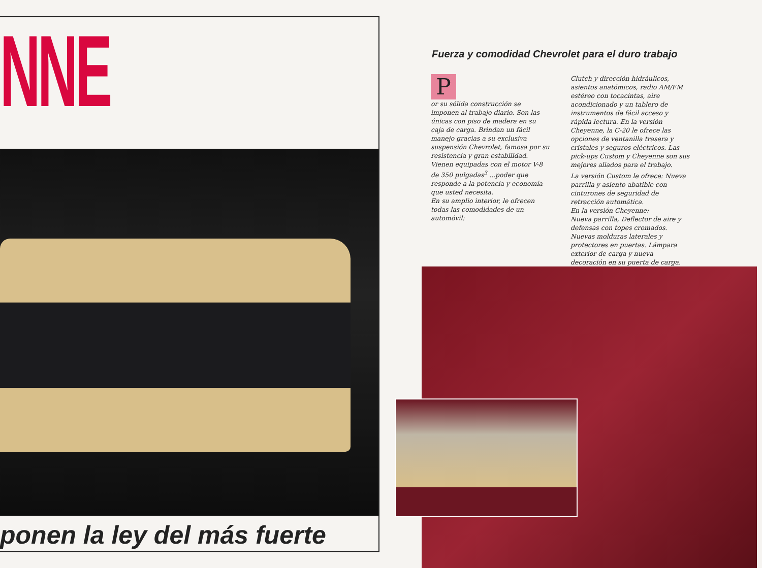NNE
ponen la ley del más fuerte
Fuerza y comodidad Chevrolet para el duro trabajo
P
or su sólida construcción se imponen al trabajo diario. Son las únicas con piso de madera en su caja de carga. Brindan un fácil manejo gracias a su exclusiva suspensión Chevrolet, famosa por su resistencia y gran estabilidad. Vienen equipadas con el motor V-8 de 350 pulgadas<sup>3</sup> ...poder que responde a la potencia y economía que usted necesita.
En su amplio interior, le ofrecen todas las comodidades de un automóvil:
Clutch y dirección hidráulicos, asientos anatómicos, radio AM/FM estéreo con tocacintas, aire acondicionado y un tablero de instrumentos de fácil acceso y rápida lectura. En la versión Cheyenne, la C-20 le ofrece las opciones de ventanilla trasera y cristales y seguros eléctricos. Las pick-ups Custom y Cheyenne son sus mejores aliados para el trabajo.
La versión Custom le ofrece: Nueva parrilla y asiento abatible con cinturones de seguridad de retracción automática.
En la versión Cheyenne:
Nueva parrilla, Deflector de aire y defensas con topes cromados. Nuevas molduras laterales y protectores en puertas. Lámpara exterior de carga y nueva decoración en su puerta de carga.